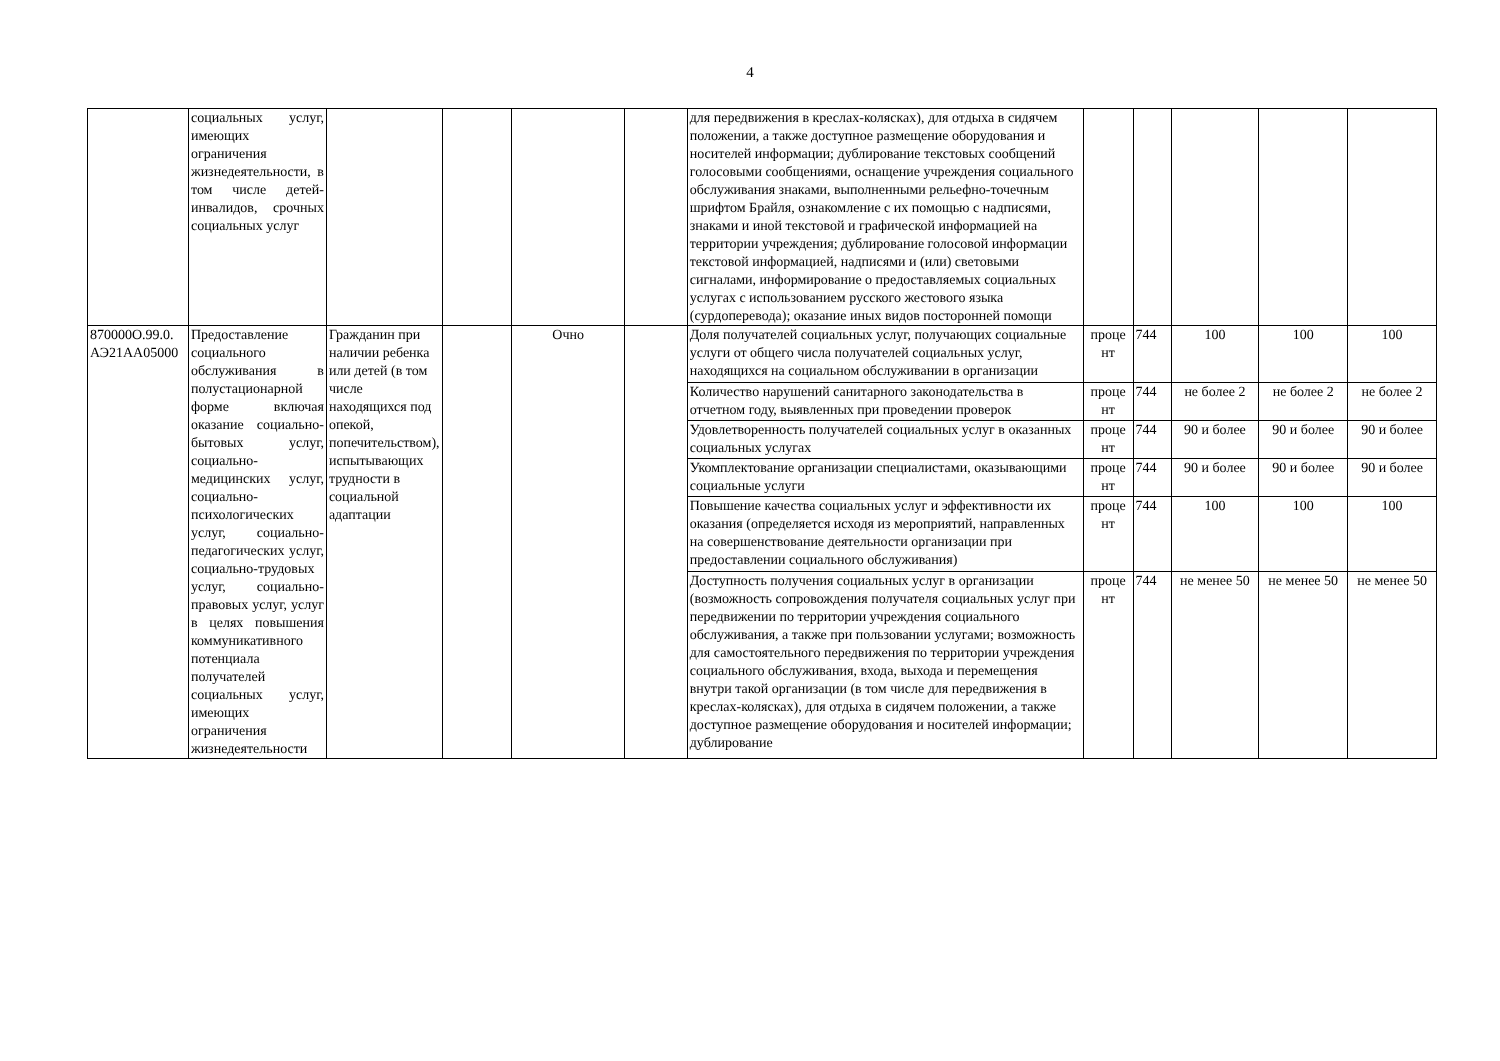4
| | социальных услуг, имеющих ограничения жизнедеятельности, в том числе детей-инвалидов, срочных социальных услуг | | | | | для передвижения в креслах-колясках), для отдыха в сидячем положении, а также доступное размещение оборудования и носителей информации; дублирование текстовых сообщений голосовыми сообщениями, оснащение учреждения социального обслуживания знаками, выполненными рельефно-точечным шрифтом Брайля, ознакомление с их помощью с надписями, знаками и иной текстовой и графической информацией на территории учреждения; дублирование голосовой информации текстовой информацией, надписями и (или) световыми сигналами, информирование о предоставляемых социальных услугах с использованием русского жестового языка (сурдоперевода); оказание иных видов посторонней помощи | | | | | |
| 870000О.99.0. АЭ21АА05000 | Предоставление социального обслуживания в полустационарной форме включая оказание социально-бытовых услуг, социально-медицинских услуг, социально-психологических услуг, социально-педагогических услуг, социально-трудовых услуг, социально-правовых услуг, услуг в целях повышения коммуникативного потенциала получателей социальных услуг, имеющих ограничения жизнедеятельности | Гражданин при наличии ребенка или детей (в том числе находящихся под опекой, попечительством), испытывающих трудности в социальной адаптации | | Очно | | Доля получателей социальных услуг, получающих социальные услуги от общего числа получателей социальных услуг, находящихся на социальном обслуживании в организации | проце нт | 744 | 100 | 100 | 100 |
| | | | | | | Количество нарушений санитарного законодательства в отчетном году, выявленных при проведении проверок | проце нт | 744 | не более 2 | не более 2 | не более 2 |
| | | | | | | Удовлетворенность получателей социальных услуг в оказанных социальных услугах | проце нт | 744 | 90 и более | 90 и более | 90 и более |
| | | | | | | Укомплектование организации специалистами, оказывающими социальные услуги | проце нт | 744 | 90 и более | 90 и более | 90 и более |
| | | | | | | Повышение качества социальных услуг и эффективности их оказания (определяется исходя из мероприятий, направленных на совершенствование деятельности организации при предоставлении социального обслуживания) | проце нт | 744 | 100 | 100 | 100 |
| | | | | | | Доступность получения социальных услуг в организации (возможность сопровождения получателя социальных услуг при передвижении по территории учреждения социального обслуживания, а также при пользовании услугами; возможность для самостоятельного передвижения по территории учреждения социального обслуживания, входа, выхода и перемещения внутри такой организации (в том числе для передвижения в креслах-колясках), для отдыха в сидячем положении, а также доступное размещение оборудования и носителей информации; дублирование | проце нт | 744 | не менее 50 | не менее 50 | не менее 50 |